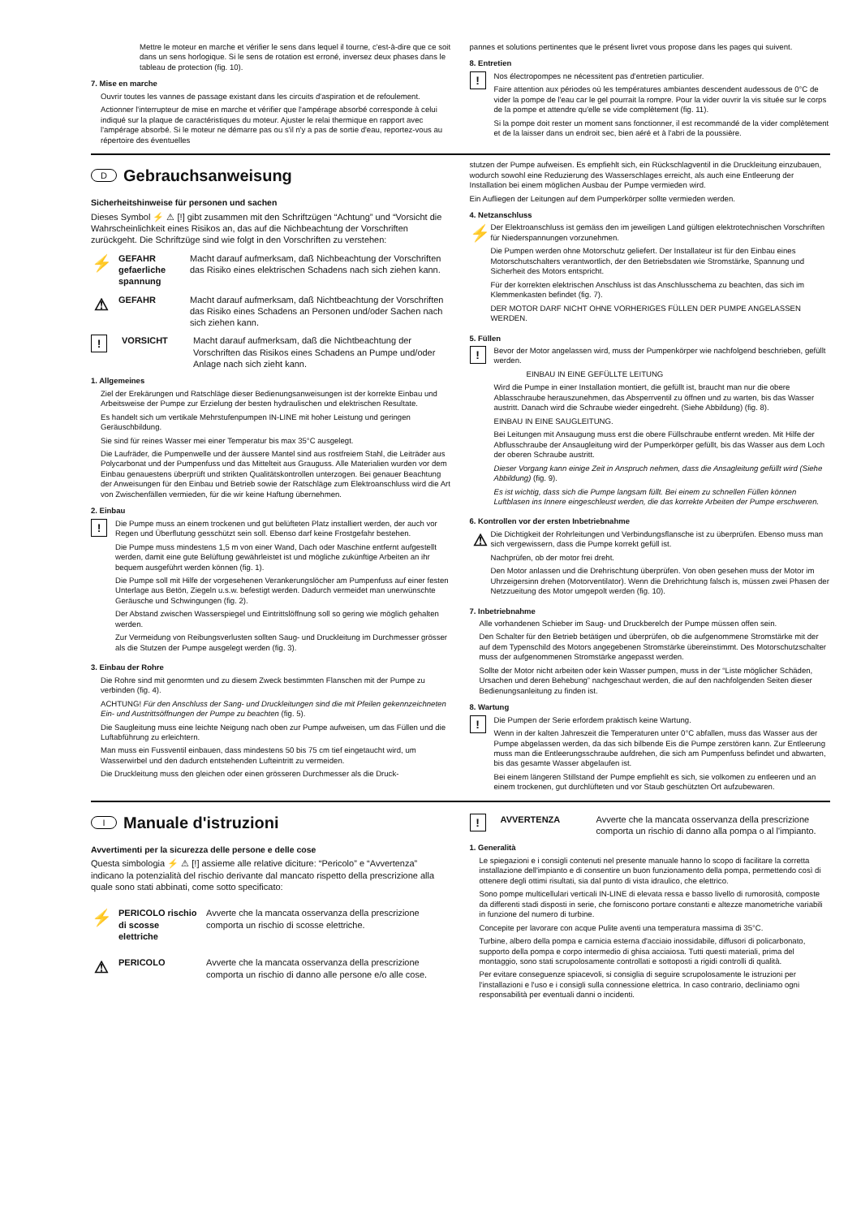Mettre le moteur en marche et vérifier le sens dans lequel il tourne, c'est-à-dire que ce soit dans un sens horlogique. Si le sens de rotation est erroné, inversez deux phases dans le tableau de protection (fig. 10).
7. Mise en marche
Ouvrir toutes les vannes de passage existant dans les circuits d'aspiration et de refoulement.
Actionner l'interrupteur de mise en marche et vérifier que l'ampérage absorbé corresponde à celui indiqué sur la plaque de caractéristiques du moteur. Ajuster le relai thermique en rapport avec l'ampérage absorbé. Si le moteur ne démarre pas ou s'il n'y a pas de sortie d'eau, reportez-vous au répertoire des éventuelles
pannes et solutions pertinentes que le présent livret vous propose dans les pages qui suivent.
8. Entretien
!
Nos électropompes ne nécessitent pas d'entretien particulier.
Faire attention aux périodes où les températures ambiantes descendent audessous de 0°C de vider la pompe de l'eau car le gel pourrait la rompre. Pour la vider ouvrir la vis située sur le corps de la pompe et attendre qu'elle se vide complètement (fig. 11).
Si la pompe doit rester un moment sans fonctionner, il est recommandé de la vider complètement et de la laisser dans un endroit sec, bien aéré et à l'abri de la poussière.
D Gebrauchsanweisung
Sicherheitshinweise für personen und sachen
Dieses Symbol ⚡ ⚠ [!] gibt zusammen mit den Schriftzügen “Achtung” und “Vorsicht die Wahrscheinlichkeit eines Risikos an, das auf die Nichbeachtung der Vorschriften zurückgeht. Die Schriftzüge sind wie folgt in den Vorschriften zu verstehen:
⚡
GEFAHR gefaerliche spannung
Macht darauf aufmerksam, daß Nichbeachtung der Vorschriften das Risiko eines elektrischen Schadens nach sich ziehen kann.
⚠
GEFAHR Macht darauf aufmerksam, daß Nichtbeachtung der Vorschriften das Risiko eines Schadens an Personen und/oder Sachen nach sich ziehen kann.
!
VORSICHT Macht darauf aufmerksam, daß die Nichtbeachtung der Vorschriften das Risikos eines Schadens an Pumpe und/oder Anlage nach sich zieht kann.
1. Allgemeines
Ziel der Erekärungen und Ratschläge dieser Bedienungsanweisungen ist der korrekte Einbau und Arbeitsweise der Pumpe zur Erzielung der besten hydraulischen und elektrischen Resultate.
Es handelt sich um vertikale Mehrstufenpumpen IN-LINE mit hoher Leistung und geringen Geräuschbildung.
Sie sind für reines Wasser mei einer Temperatur bis max 35°C ausgelegt.
Die Laufräder, die Pumpenwelle und der äussere Mantel sind aus rostfreiem Stahl, die Leiträder aus Polycarbonat und der Pumpenfuss und das Mittelteit aus Grauguss. Alle Materialien wurden vor dem Einbau genauestens überprüft und strikten Qualitätskontrollen unterzogen. Bei genauer Beachtung der Anweisungen für den Einbau und Betrieb sowie der Ratschläge zum Elektroanschluss wird die Art von Zwischenfällen vermieden, für die wir keine Haftung übernehmen.
2. Einbau
!
Die Pumpe muss an einem trockenen und gut belüfteten Platz installiert werden, der auch vor Regen und Überflutung gesschützt sein soll. Ebenso darf keine Frostgefahr bestehen.
Die Pumpe muss mindestens 1,5 m von einer Wand, Dach oder Maschine entfernt aufgestellt werden, damit eine gute Belüftung gewährleistet ist und mögliche zukünftige Arbeiten an ihr bequem ausgeführt werden können (fig. 1).
Die Pumpe soll mit Hilfe der vorgesehenen Verankerungslöcher am Pumpenfuss auf einer festen Unterlage aus Betön, Ziegeln u.s.w. befestigt werden. Dadurch vermeidet man unerwünschte Geräusche und Schwingungen (fig. 2).
Der Abstand zwischen Wasserspiegel und Eintrittslöffnung soll so gering wie möglich gehalten werden.
Zur Vermeidung von Reibungsverlusten sollten Saug- und Druckleitung im Durchmesser grösser als die Stutzen der Pumpe ausgelegt werden (fig. 3).
3. Einbau der Rohre
Die Rohre sind mit genormten und zu diesem Zweck bestimmten Flanschen mit der Pumpe zu verbinden (fig. 4).
ACHTUNG! Für den Anschluss der Sang- und Druckleitungen sind die mit Pfeilen gekennzeichneten Ein- und Austrittsöffnungen der Pumpe zu beachten (fig. 5).
Die Saugleitung muss eine leichte Neigung nach oben zur Pumpe aufweisen, um das Füllen und die Luftabführung zu erleichtern.
Man muss ein Fussventil einbauen, dass mindestens 50 bis 75 cm tief eingetaucht wird, um Wasserwirbel und den dadurch entstehenden Lufteintritt zu vermeiden.
Die Druckleitung muss den gleichen oder einen grösseren Durchmesser als die Druck-
stutzen der Pumpe aufweisen. Es empfiehlt sich, ein Rückschlagventil in die Druckleitung einzubauen, wodurch sowohl eine Reduzierung des Wasserschlages erreicht, als auch eine Entleerung der Installation bei einem möglichen Ausbau der Pumpe vermieden wird.
Ein Aufliegen der Leitungen auf dem Pumperkörper sollte vermieden werden.
4. Netzanschluss
⚡
Der Elektroanschluss ist gemäss den im jeweiligen Land gültigen elektrotechnischen Vorschriften für Niederspannungen vorzunehmen.
Die Pumpen werden ohne Motorschutz geliefert. Der Installateur ist für den Einbau eines Motorschutschalters verantwortlich, der den Betriebsdaten wie Stromstärke, Spannung und Sicherheit des Motors entspricht.
Für der korrekten elektrischen Anschluss ist das Anschlusschema zu beachten, das sich im Klemmenkasten befindet (fig. 7).
DER MOTOR DARF NICHT OHNE VORHERIGES FÜLLEN DER PUMPE ANGELASSEN WERDEN.
5. Füllen
!
Bevor der Motor angelassen wird, muss der Pumpenkörper wie nachfolgend beschrieben, gefüllt werden.
EINBAU IN EINE GEFÜLLTE LEITUNG
Wird die Pumpe in einer Installation montiert, die gefüllt ist, braucht man nur die obere Ablasschraube herauszunehmen, das Absperrventil zu öffnen und zu warten, bis das Wasser austritt. Danach wird die Schraube wieder eingedreht. (Siehe Abbildung) (fig. 8).
EINBAU IN EINE SAUGLEITUNG.
Bei Leitungen mit Ansaugung muss erst die obere Füllschraube entfernt wreden. Mit Hilfe der Abflusschraube der Ansaugleitung wird der Pumperkörper gefüllt, bis das Wasser aus dem Loch der oberen Schraube austritt.
Dieser Vorgang kann einige Zeit in Anspruch nehmen, dass die Ansagleitung gefüllt wird (Siehe Abbildung) (fig. 9).
Es ist wichtig, dass sich die Pumpe langsam füllt. Bei einem zu schnellen Füllen können Luftblasen ins Innere eingeschleust werden, die das korrekte Arbeiten der Pumpe erschweren.
6. Kontrollen vor der ersten Inbetriebnahme
⚠
Die Dichtigkeit der Rohrleitungen und Verbindungsflansche ist zu überprüfen. Ebenso muss man sich vergewissern, dass die Pumpe korrekt gefüll ist.
Nachprüfen, ob der motor frei dreht.
Den Motor anlassen und die Drehrischtung überprüfen. Von oben gesehen muss der Motor im Uhrzeigersinn drehen (Motorventilator). Wenn die Drehrichtung falsch is, müssen zwei Phasen der Netzzueitung des Motor umgepolt werden (fig. 10).
7. Inbetriebnahme
Alle vorhandenen Schieber im Saug- und Druckberelch der Pumpe müssen offen sein.
Den Schalter für den Betrieb betätigen und überprüfen, ob die aufgenommene Stromstärke mit der auf dem Typenschild des Motors angegebenen Stromstärke übereinstimmt. Des Motorschutzschalter muss der aufgenommenen Stromstärke angepasst werden.
Sollte der Motor nicht arbeiten oder kein Wasser pumpen, muss in der “Liste möglicher Schäden, Ursachen und deren Behebung” nachgeschaut werden, die auf den nachfolgenden Seiten dieser Bedienungsanleitung zu finden ist.
8. Wartung
!
Die Pumpen der Serie erfordem praktisch keine Wartung.
Wenn in der kalten Jahreszeit die Temperaturen unter 0°C abfallen, muss das Wasser aus der Pumpe abgelassen werden, da das sich bilbende Eis die Pumpe zerstören kann. Zur Entleerung muss man die Entleerungsschraube aufdrehen, die sich am Pumpenfuss befindet und abwarten, bis das gesamte Wasser abgelaufen ist.
Bei einem längeren Stillstand der Pumpe empfiehlt es sich, sie volkomen zu entleeren und an einem trockenen, gut durchlüfteten und vor Staub geschützten Ort aufzubewaren.
I Manuale d'istruzioni
Avvertimenti per la sicurezza delle persone e delle cose
Questa simbologia ⚡ ⚠ [!] assieme alle relative diciture: “Pericolo” e “Avvertenza” indicano la potenzialità del rischio derivante dal mancato rispetto della prescrizione alla quale sono stati abbinati, come sotto specificato:
⚡
PERICOLO rischio di scosse elettriche
Avverte che la mancata osservanza della prescrizione comporta un rischio di scosse elettriche.
⚠
PERICOLO Avverte che la mancata osservanza della prescrizione comporta un rischio di danno alle persone e/o alle cose.
!
AVVERTENZA Avverte che la mancata osservanza della prescrizione comporta un rischio di danno alla pompa o al l'impianto.
1. Generalità
Le spiegazioni e i consigli contenuti nel presente manuale hanno lo scopo di facilitare la corretta installazione dell'impianto e di consentire un buon funzionamento della pompa, permettendo così di ottenere degli ottimi risultati, sia dal punto di vista idraulico, che elettrico.
Sono pompe multicellulari verticali IN-LINE di elevata ressa e basso livello di rumorosità, composte da differenti stadi disposti in serie, che forniscono portare constanti e altezze manometriche variabili in funzione del numero di turbine.
Concepite per lavorare con acque Pulite aventi una temperatura massima di 35°C.
Turbine, albero della pompa e carnicia esterna d'acciaio inossidabile, diffusori di policarbonato, supporto della pompa e corpo intermedio di ghisa acciaiosa. Tutti questi materiali, prima del montaggio, sono stati scrupolosamente controllati e sottoposti a rigidi controlli di qualità.
Per evitare conseguenze spiacevoli, si consiglia di seguire scrupolosamente le istruzioni per l'installazioni e l'uso e i consigli sulla connessione elettrica. In caso contrario, decliniamo ogni responsabilità per eventuali danni o incidenti.